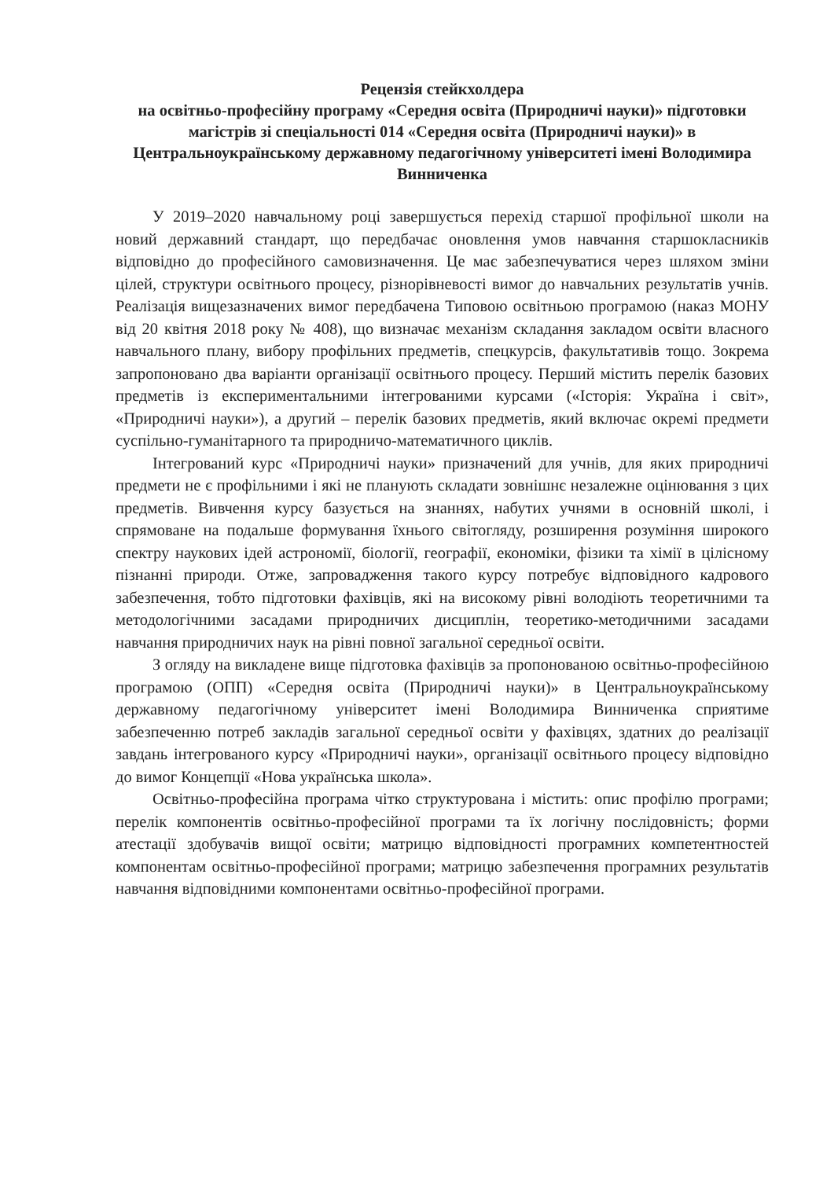Рецензія стейкхолдера
на освітньо-професійну програму «Середня освіта (Природничі науки)» підготовки магістрів зі спеціальності 014 «Середня освіта (Природничі науки)» в Центральноукраїнському державному педагогічному університеті імені Володимира Винниченка
У 2019–2020 навчальному році завершується перехід старшої профільної школи на новий державний стандарт, що передбачає оновлення умов навчання старшокласників відповідно до професійного самовизначення. Це має забезпечуватися через шляхом зміни цілей, структури освітнього процесу, різнорівневості вимог до навчальних результатів учнів. Реалізація вищезазначених вимог передбачена Типовою освітньою програмою (наказ МОНУ від 20 квітня 2018 року № 408), що визначає механізм складання закладом освіти власного навчального плану, вибору профільних предметів, спецкурсів, факультативів тощо. Зокрема запропоновано два варіанти організації освітнього процесу. Перший містить перелік базових предметів із експериментальними інтегрованими курсами («Історія: Україна і світ», «Природничі науки»), а другий – перелік базових предметів, який включає окремі предмети суспільно-гуманітарного та природничо-математичного циклів.
Інтегрований курс «Природничі науки» призначений для учнів, для яких природничі предмети не є профільними і які не планують складати зовнішнє незалежне оцінювання з цих предметів. Вивчення курсу базується на знаннях, набутих учнями в основній школі, і спрямоване на подальше формування їхнього світогляду, розширення розуміння широкого спектру наукових ідей астрономії, біології, географії, економіки, фізики та хімії в цілісному пізнанні природи. Отже, запровадження такого курсу потребує відповідного кадрового забезпечення, тобто підготовки фахівців, які на високому рівні володіють теоретичними та методологічними засадами природничих дисциплін, теоретико-методичними засадами навчання природничих наук на рівні повної загальної середньої освіти.
З огляду на викладене вище підготовка фахівців за пропонованою освітньо-професійною програмою (ОПП) «Середня освіта (Природничі науки)» в Центральноукраїнському державному педагогічному університет імені Володимира Винниченка сприятиме забезпеченню потреб закладів загальної середньої освіти у фахівцях, здатних до реалізації завдань інтегрованого курсу «Природничі науки», організації освітнього процесу відповідно до вимог Концепції «Нова українська школа».
Освітньо-професійна програма чітко структурована і містить: опис профілю програми; перелік компонентів освітньо-професійної програми та їх логічну послідовність; форми атестації здобувачів вищої освіти; матрицю відповідності програмних компетентностей компонентам освітньо-професійної програми; матрицю забезпечення програмних результатів навчання відповідними компонентами освітньо-професійної програми.